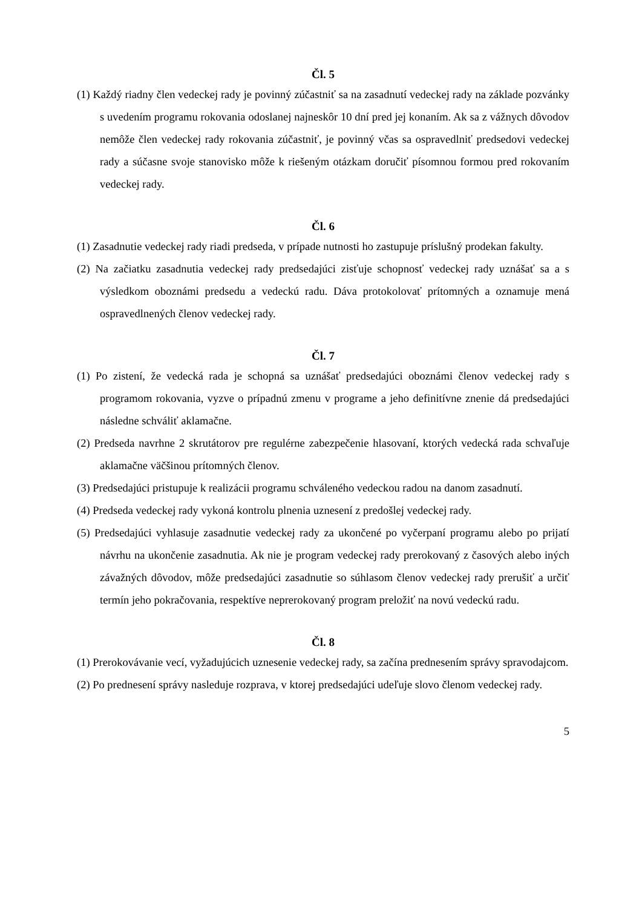Čl. 5
(1) Každý riadny člen vedeckej rady je povinný zúčastniť sa na zasadnutí vedeckej rady na základe pozvánky s uvedením programu rokovania odoslanej najneskôr 10 dní pred jej konaním. Ak sa z vážnych dôvodov nemôže člen vedeckej rady rokovania zúčastniť, je povinný včas sa ospravedlniť predsedovi vedeckej rady a súčasne svoje stanovisko môže k riešeným otázkam doručiť písomnou formou pred rokovaním vedeckej rady.
Čl. 6
(1) Zasadnutie vedeckej rady riadi predseda, v prípade nutnosti ho zastupuje príslušný prodekan fakulty.
(2) Na začiatku zasadnutia vedeckej rady predsedajúci zisťuje schopnosť vedeckej rady uznášať sa a s výsledkom oboznámi predsedu a vedeckú radu. Dáva protokolovať prítomných a oznamuje mená ospravedlnených členov vedeckej rady.
Čl. 7
(1) Po zistení, že vedecká rada je schopná sa uznášať predsedajúci oboznámi členov vedeckej rady s programom rokovania, vyzve o prípadnú zmenu v programe a jeho definitívne znenie dá predsedajúci následne schváliť aklamačne.
(2) Predseda navrhne 2 skrutátorov pre regulérne zabezpečenie hlasovaní, ktorých vedecká rada schvaľuje aklamačne väčšinou prítomných členov.
(3) Predsedajúci pristupuje k realizácii programu schváleného vedeckou radou na danom zasadnutí.
(4) Predseda vedeckej rady vykoná kontrolu plnenia uznesení z predošlej vedeckej rady.
(5) Predsedajúci vyhlasuje zasadnutie vedeckej rady za ukončené po vyčerpaní programu alebo po prijatí návrhu na ukončenie zasadnutia. Ak nie je program vedeckej rady prerokovaný z časových alebo iných závažných dôvodov, môže predsedajúci zasadnutie so súhlasom členov vedeckej rady prerušiť a určiť termín jeho pokračovania, respektíve neprerokovaný program preložiť na novú vedeckú radu.
Čl. 8
(1) Prerokovávanie vecí, vyžadujúcich uznesenie vedeckej rady, sa začína prednesením správy spravodajcom.
(2) Po prednesení správy nasleduje rozprava, v ktorej predsedajúci udeľuje slovo členom vedeckej rady.
5